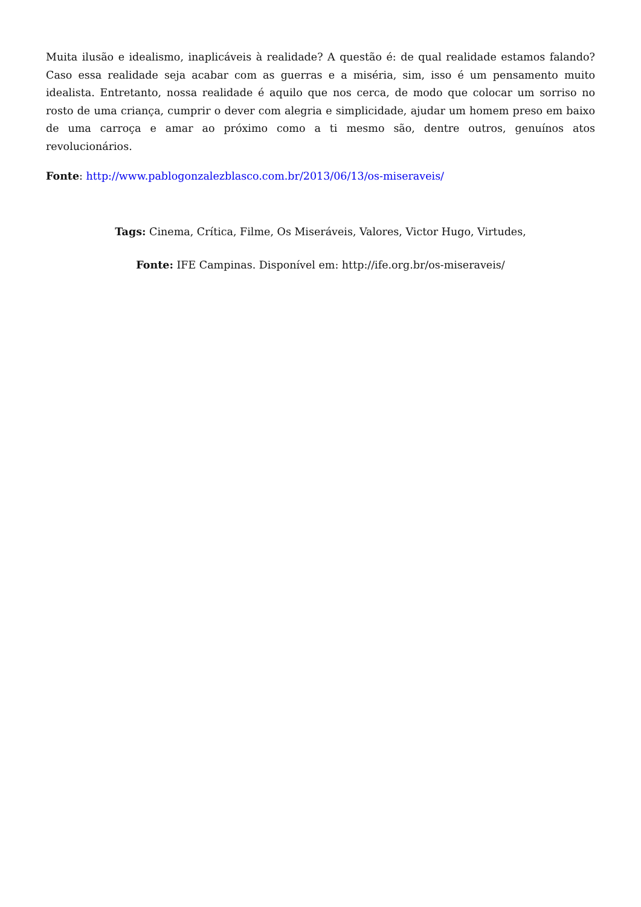Muita ilusão e idealismo, inaplicáveis à realidade? A questão é: de qual realidade estamos falando? Caso essa realidade seja acabar com as guerras e a miséria, sim, isso é um pensamento muito idealista. Entretanto, nossa realidade é aquilo que nos cerca, de modo que colocar um sorriso no rosto de uma criança, cumprir o dever com alegria e simplicidade, ajudar um homem preso em baixo de uma carroça e amar ao próximo como a ti mesmo são, dentre outros, genuínos atos revolucionários.
Fonte: http://www.pablogonzalezblasco.com.br/2013/06/13/os-miseraveis/
Tags: Cinema, Crítica, Filme, Os Miseráveis, Valores, Victor Hugo, Virtudes,
Fonte: IFE Campinas. Disponível em: http://ife.org.br/os-miseraveis/